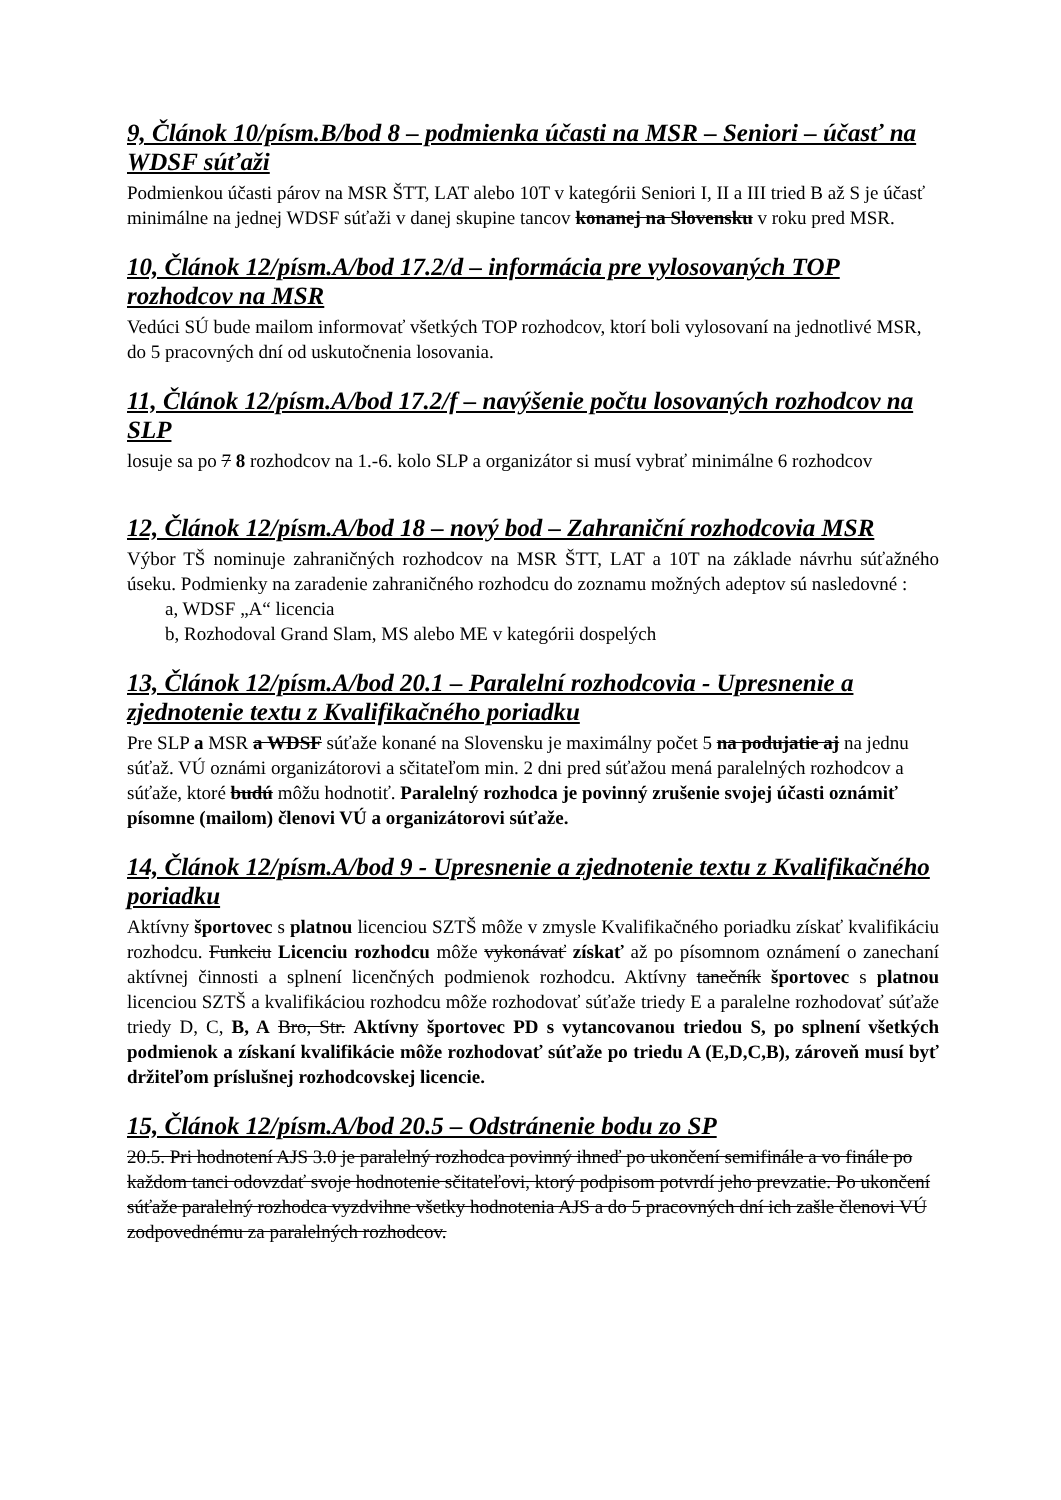9, Článok 10/písm.B/bod 8 – podmienka účasti na MSR – Seniori – účasť na WDSF súťaži
Podmienkou účasti párov na MSR ŠTT, LAT alebo 10T v kategórii Seniori I, II a III tried B až S je účasť minimálne na jednej WDSF súťaži v danej skupine tancov konanej na Slovensku v roku pred MSR.
10, Článok 12/písm.A/bod 17.2/d – informácia pre vylosovaných TOP rozhodcov na MSR
Vedúci SÚ bude mailom informovať všetkých TOP rozhodcov, ktorí boli vylosovaní na jednotlivé MSR, do 5 pracovných dní od uskutočnenia losovania.
11, Článok 12/písm.A/bod 17.2/f – navýšenie počtu losovaných rozhodcov na SLP
losuje sa po 7 8 rozhodcov na 1.-6. kolo SLP a organizátor si musí vybrať minimálne 6 rozhodcov
12, Článok 12/písm.A/bod 18 – nový bod – Zahraniční rozhodcovia MSR
Výbor TŠ nominuje zahraničných rozhodcov na MSR ŠTT, LAT a 10T na základe návrhu súťažného úseku. Podmienky na zaradenie zahraničného rozhodcu do zoznamu možných adeptov sú nasledovné :
a, WDSF „A“ licencia
b, Rozhodoval Grand Slam, MS alebo ME v kategórii dospelých
13, Článok 12/písm.A/bod 20.1 – Paralelní rozhodcovia - Upresnenie a zjednotenie textu z Kvalifikačného poriadku
Pre SLP a MSR a WDSF súťaže konané na Slovensku je maximálny počet 5 na podujatie aj na jednu súťaž. VÚ oznámi organizátorovi a sčitateľom min. 2 dni pred súťažou mená paralelných rozhodcov a súťaže, ktoré budú môžu hodnotiť. Paralelný rozhodca je povinný zrušenie svojej účasti oznámiť písomne (mailom) členovi VÚ a organizátorovi súťaže.
14, Článok 12/písm.A/bod 9 - Upresnenie a zjednotenie textu z Kvalifikačného poriadku
Aktívny športovec s platnou licenciou SZTŠ môže v zmysle Kvalifikačného poriadku získať kvalifikáciu rozhodcu. Funkciu Licenciu rozhodcu môže vykonávať získať až po písomnom oznámení o zanechaní aktívnej činnosti a splnení licenčných podmienok rozhodcu. Aktívny tanečník športovec s platnou licenciou SZTŠ a kvalifikáciou rozhodcu môže rozhodovať súťaže triedy E a paralelne rozhodovať súťaže triedy D, C, B, A Bro, Str. Aktívny športovec PD s vytancovanou triedou S, po splnení všetkých podmienok a získaní kvalifikácie môže rozhodovať súťaže po triedu A (E,D,C,B), zároveň musí byť držiteľom príslušnej rozhodcovskej licencie.
15, Článok 12/písm.A/bod 20.5 – Odstránenie bodu zo SP
20.5. Pri hodnotení AJS 3.0 je paralelný rozhodca povinný ihneď po ukončení semifinále a vo finále po každom tanci odovzdať svoje hodnotenie sčitateľovi, ktorý podpisom potvrdí jeho prevzatie. Po ukončení súťaže paralelný rozhodca vyzdvihne všetky hodnotenia AJS a do 5 pracovných dní ich zašle členovi VÚ zodpovednému za paralelných rozhodcov.